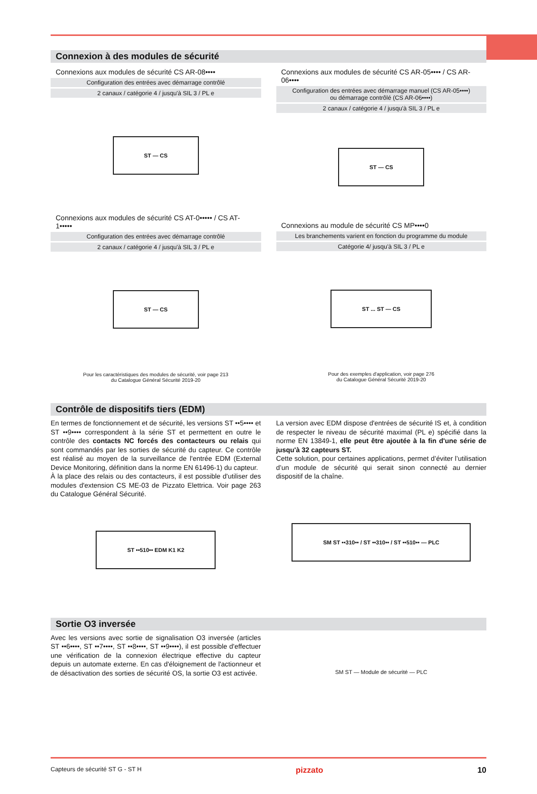Connexion à des modules de sécurité
Connexions aux modules de sécurité CS AR-08••••
Configuration des entrées avec démarrage contrôlé
2 canaux / catégorie 4 / jusqu'à SIL 3 / PL e
ST — CS
Connexions aux modules de sécurité CS AT-0••••• / CS AT-1•••••
Configuration des entrées avec démarrage contrôlé
2 canaux / catégorie 4 / jusqu'à SIL 3 / PL e
ST — CS
Pour les caractéristiques des modules de sécurité, voir page 213
du Catalogue Général Sécurité 2019-20
Connexions aux modules de sécurité CS AR-05•••• / CS AR-06••••
Configuration des entrées avec démarrage manuel (CS AR-05••••)
ou démarrage contrôlé (CS AR-06••••)
2 canaux / catégorie 4 / jusqu'à SIL 3 / PL e
ST — CS
Connexions au module de sécurité CS MP••••0
Les branchements varient en fonction du programme du module
Catégorie 4/ jusqu'à SIL 3 / PL e
ST ... ST — CS
Pour des exemples d'application, voir page 276
du Catalogue Général Sécurité 2019-20
Contrôle de dispositifs tiers (EDM)
En termes de fonctionnement et de sécurité, les versions ST ••5•••• et ST ••9•••• correspondent à la série ST et permettent en outre le contrôle des contacts NC forcés des contacteurs ou relais qui sont commandés par les sorties de sécurité du capteur. Ce contrôle est réalisé au moyen de la surveillance de l'entrée EDM (External Device Monitoring, définition dans la norme EN 61496-1) du capteur.
À la place des relais ou des contacteurs, il est possible d'utiliser des modules d'extension CS ME-03 de Pizzato Elettrica. Voir page 263 du Catalogue Général Sécurité.
ST ••510•• EDM K1 K2
La version avec EDM dispose d'entrées de sécurité IS et, à condition de respecter le niveau de sécurité maximal (PL e) spécifié dans la norme EN 13849-1, elle peut être ajoutée à la fin d'une série de jusqu'à 32 capteurs ST.
Cette solution, pour certaines applications, permet d’éviter l’utilisation d’un module de sécurité qui serait sinon connecté au dernier dispositif de la chaîne.
SM ST ••310•• / ST ••310•• / ST ••510•• — PLC
Sortie O3 inversée
Avec les versions avec sortie de signalisation O3 inversée (articles ST ••6••••, ST ••7••••, ST ••8••••, ST ••9••••), il est possible d'effectuer une vérification de la connexion électrique effective du capteur depuis un automate externe. En cas d'éloignement de l'actionneur et de désactivation des sorties de sécurité OS, la sortie O3 est activée.
SM ST — Module de sécurité — PLC
Capteurs de sécurité ST G - ST H pizzato 10